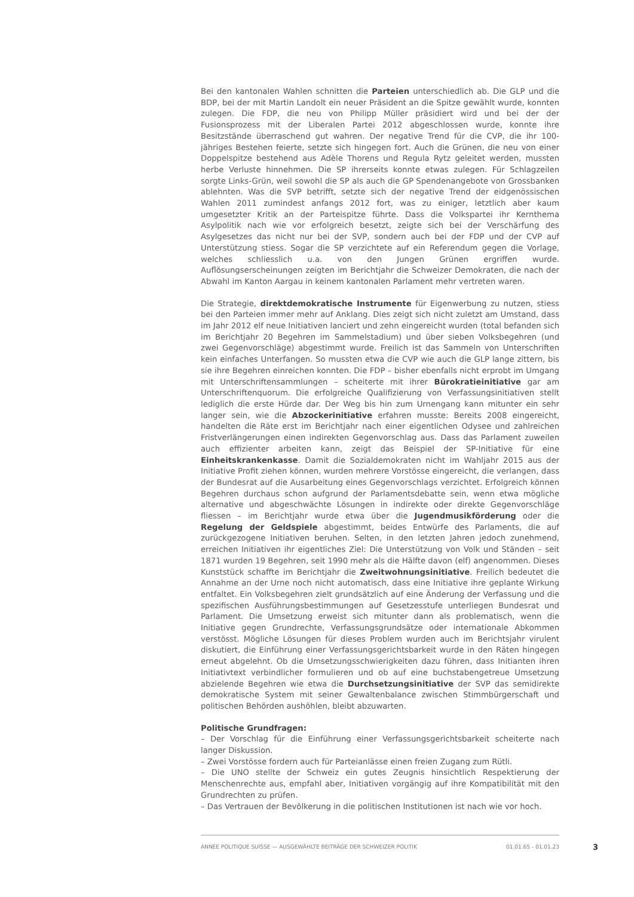Bei den kantonalen Wahlen schnitten die Parteien unterschiedlich ab. Die GLP und die BDP, bei der mit Martin Landolt ein neuer Präsident an die Spitze gewählt wurde, konnten zulegen. Die FDP, die neu von Philipp Müller präsidiert wird und bei der der Fusionsprozess mit der Liberalen Partei 2012 abgeschlossen wurde, konnte ihre Besitzstände überraschend gut wahren. Der negative Trend für die CVP, die ihr 100-jähriges Bestehen feierte, setzte sich hingegen fort. Auch die Grünen, die neu von einer Doppelspitze bestehend aus Adèle Thorens und Regula Rytz geleitet werden, mussten herbe Verluste hinnehmen. Die SP ihrerseits konnte etwas zulegen. Für Schlagzeilen sorgte Links-Grün, weil sowohl die SP als auch die GP Spendenangebote von Grossbanken ablehnten. Was die SVP betrifft, setzte sich der negative Trend der eidgenössischen Wahlen 2011 zumindest anfangs 2012 fort, was zu einiger, letztlich aber kaum umgesetzter Kritik an der Parteispitze führte. Dass die Volkspartei ihr Kernthema Asylpolitik nach wie vor erfolgreich besetzt, zeigte sich bei der Verschärfung des Asylgesetzes das nicht nur bei der SVP, sondern auch bei der FDP und der CVP auf Unterstützung stiess. Sogar die SP verzichtete auf ein Referendum gegen die Vorlage, welches schliesslich u.a. von den Jungen Grünen ergriffen wurde. Auflösungserscheinungen zeigten im Berichtjahr die Schweizer Demokraten, die nach der Abwahl im Kanton Aargau in keinem kantonalen Parlament mehr vertreten waren.
Die Strategie, direktdemokratische Instrumente für Eigenwerbung zu nutzen, stiess bei den Parteien immer mehr auf Anklang. Dies zeigt sich nicht zuletzt am Umstand, dass im Jahr 2012 elf neue Initiativen lanciert und zehn eingereicht wurden (total befanden sich im Berichtjahr 20 Begehren im Sammelstadium) und über sieben Volksbegehren (und zwei Gegenvorschläge) abgestimmt wurde. Freilich ist das Sammeln von Unterschriften kein einfaches Unterfangen. So mussten etwa die CVP wie auch die GLP lange zittern, bis sie ihre Begehren einreichen konnten. Die FDP – bisher ebenfalls nicht erprobt im Umgang mit Unterschriftensammlungen – scheiterte mit ihrer Bürokratieinitiative gar am Unterschriftenquorum. Die erfolgreiche Qualifizierung von Verfassungsinitiativen stellt lediglich die erste Hürde dar. Der Weg bis hin zum Urnengang kann mitunter ein sehr langer sein, wie die Abzockerinitiative erfahren musste: Bereits 2008 eingereicht, handelten die Räte erst im Berichtjahr nach einer eigentlichen Odysee und zahlreichen Fristverlängerungen einen indirekten Gegenvorschlag aus. Dass das Parlament zuweilen auch effizienter arbeiten kann, zeigt das Beispiel der SP-Initiative für eine Einheitskrankenkasse. Damit die Sozialdemokraten nicht im Wahljahr 2015 aus der Initiative Profit ziehen können, wurden mehrere Vorstösse eingereicht, die verlangen, dass der Bundesrat auf die Ausarbeitung eines Gegenvorschlags verzichtet. Erfolgreich können Begehren durchaus schon aufgrund der Parlamentsdebatte sein, wenn etwa mögliche alternative und abgeschwächte Lösungen in indirekte oder direkte Gegenvorschläge fliessen – im Berichtjahr wurde etwa über die Jugendmusikförderung oder die Regelung der Geldspiele abgestimmt, beides Entwürfe des Parlaments, die auf zurückgezogene Initiativen beruhen. Selten, in den letzten Jahren jedoch zunehmend, erreichen Initiativen ihr eigentliches Ziel: Die Unterstützung von Volk und Ständen – seit 1871 wurden 19 Begehren, seit 1990 mehr als die Hälfte davon (elf) angenommen. Dieses Kunststück schaffte im Berichtjahr die Zweitwohnungsinitiative. Freilich bedeutet die Annahme an der Urne noch nicht automatisch, dass eine Initiative ihre geplante Wirkung entfaltet. Ein Volksbegehren zielt grundsätzlich auf eine Änderung der Verfassung und die spezifischen Ausführungsbestimmungen auf Gesetzesstufe unterliegen Bundesrat und Parlament. Die Umsetzung erweist sich mitunter dann als problematisch, wenn die Initiative gegen Grundrechte, Verfassungsgrundsätze oder internationale Abkommen verstösst. Mögliche Lösungen für dieses Problem wurden auch im Berichtsjahr virulent diskutiert, die Einführung einer Verfassungsgerichtsbarkeit wurde in den Räten hingegen erneut abgelehnt. Ob die Umsetzungsschwierigkeiten dazu führen, dass Initianten ihren Initiativtext verbindlicher formulieren und ob auf eine buchstabengetreue Umsetzung abzielende Begehren wie etwa die Durchsetzungsinitiative der SVP das semidirekte demokratische System mit seiner Gewaltenbalance zwischen Stimmbürgerschaft und politischen Behörden aushöhlen, bleibt abzuwarten.
Politische Grundfragen:
– Der Vorschlag für die Einführung einer Verfassungsgerichtsbarkeit scheiterte nach langer Diskussion.
– Zwei Vorstösse fordern auch für Parteianlässe einen freien Zugang zum Rütli.
– Die UNO stellte der Schweiz ein gutes Zeugnis hinsichtlich Respektierung der Menschenrechte aus, empfahl aber, Initiativen vorgängig auf ihre Kompatibilität mit den Grundrechten zu prüfen.
– Das Vertrauen der Bevölkerung in die politischen Institutionen ist nach wie vor hoch.
ANNÉE POLITIQUE SUISSE — AUSGEWÄHLTE BEITRÄGE DER SCHWEIZER POLITIK 01.01.65 - 01.01.23
3